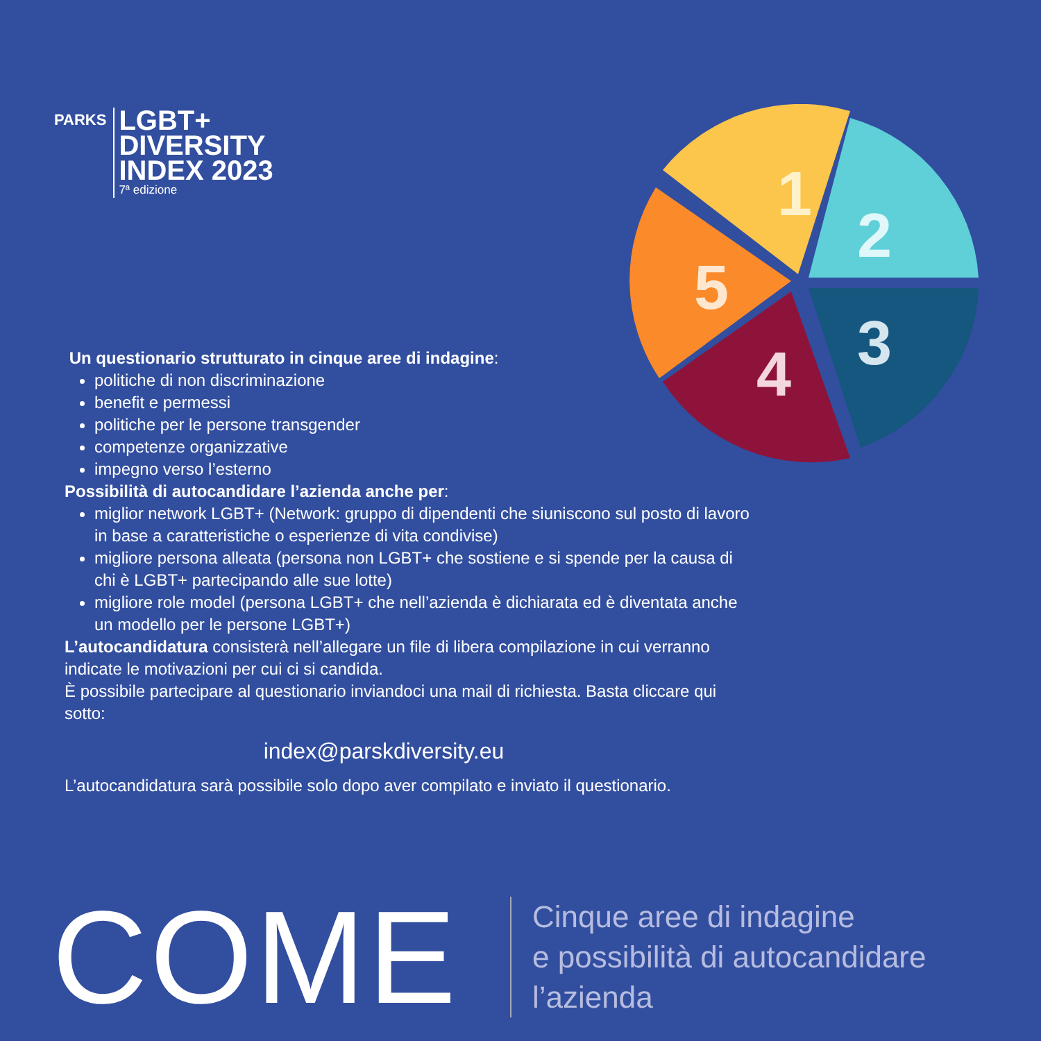PARKS
LGBT+
DIVERSITY
INDEX 2023
7ª edizione
1
2
3
4
5
Un questionario strutturato in cinque aree di indagine:
politiche di non discriminazione
benefit e permessi
politiche per le persone transgender
competenze organizzative
impegno verso l’esterno
Possibilità di autocandidare l’azienda anche per:
miglior network LGBT+ (Network: gruppo di dipendenti che siuniscono sul posto di lavoro in base a caratteristiche o esperienze di vita condivise)
migliore persona alleata (persona non LGBT+ che sostiene e si spende per la causa di chi è LGBT+ partecipando alle sue lotte)
migliore role model (persona LGBT+ che nell’azienda è dichiarata ed è diventata anche un modello per le persone LGBT+)
L’autocandidatura consisterà nell’allegare un file di libera compilazione in cui verranno indicate le motivazioni per cui ci si candida.
È possibile partecipare al questionario inviandoci una mail di richiesta. Basta cliccare qui sotto:
index@parskdiversity.eu
L’autocandidatura sarà possibile solo dopo aver compilato e inviato il questionario.
COME
Cinque aree di indagine
e possibilità di autocandidare
l’azienda